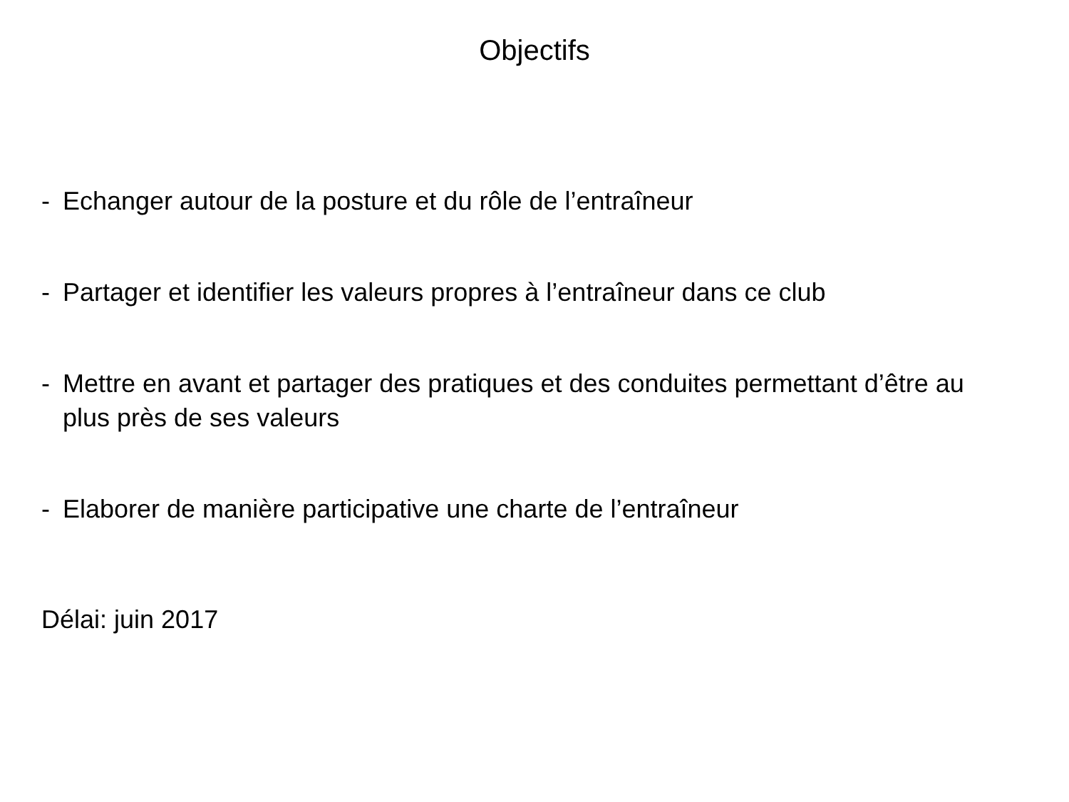Objectifs
- Echanger autour de la posture et du rôle de l’entraîneur
- Partager et identifier les valeurs propres à l’entraîneur dans ce club
- Mettre en avant et partager des pratiques et des conduites permettant d’être au plus près de ses valeurs
- Elaborer de manière participative une charte de l’entraîneur
Délai: juin 2017